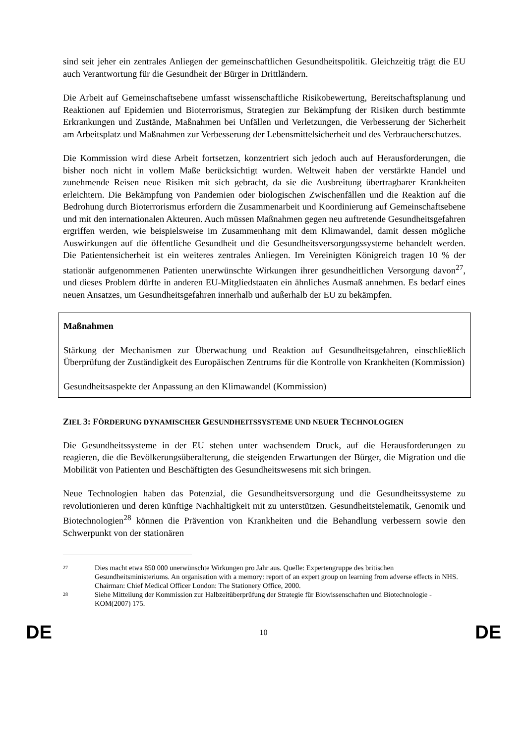sind seit jeher ein zentrales Anliegen der gemeinschaftlichen Gesundheitspolitik. Gleichzeitig trägt die EU auch Verantwortung für die Gesundheit der Bürger in Drittländern.
Die Arbeit auf Gemeinschaftsebene umfasst wissenschaftliche Risikobewertung, Bereitschaftsplanung und Reaktionen auf Epidemien und Bioterrorismus, Strategien zur Bekämpfung der Risiken durch bestimmte Erkrankungen und Zustände, Maßnahmen bei Unfällen und Verletzungen, die Verbesserung der Sicherheit am Arbeitsplatz und Maßnahmen zur Verbesserung der Lebensmittelsicherheit und des Verbraucherschutzes.
Die Kommission wird diese Arbeit fortsetzen, konzentriert sich jedoch auch auf Herausforderungen, die bisher noch nicht in vollem Maße berücksichtigt wurden. Weltweit haben der verstärkte Handel und zunehmende Reisen neue Risiken mit sich gebracht, da sie die Ausbreitung übertragbarer Krankheiten erleichtern. Die Bekämpfung von Pandemien oder biologischen Zwischenfällen und die Reaktion auf die Bedrohung durch Bioterrorismus erfordern die Zusammenarbeit und Koordinierung auf Gemeinschaftsebene und mit den internationalen Akteuren. Auch müssen Maßnahmen gegen neu auftretende Gesundheitsgefahren ergriffen werden, wie beispielsweise im Zusammenhang mit dem Klimawandel, damit dessen mögliche Auswirkungen auf die öffentliche Gesundheit und die Gesundheitsversorgungssysteme behandelt werden. Die Patientensicherheit ist ein weiteres zentrales Anliegen. Im Vereinigten Königreich tragen 10 % der stationär aufgenommenen Patienten unerwünschte Wirkungen ihrer gesundheitlichen Versorgung davon<sup>27</sup>, und dieses Problem dürfte in anderen EU-Mitgliedstaaten ein ähnliches Ausmaß annehmen. Es bedarf eines neuen Ansatzes, um Gesundheitsgefahren innerhalb und außerhalb der EU zu bekämpfen.
Maßnahmen
Stärkung der Mechanismen zur Überwachung und Reaktion auf Gesundheitsgefahren, einschließlich Überprüfung der Zuständigkeit des Europäischen Zentrums für die Kontrolle von Krankheiten (Kommission)
Gesundheitsaspekte der Anpassung an den Klimawandel (Kommission)
ZIEL 3: FÖRDERUNG DYNAMISCHER GESUNDHEITSSYSTEME UND NEUER TECHNOLOGIEN
Die Gesundheitssysteme in der EU stehen unter wachsendem Druck, auf die Herausforderungen zu reagieren, die die Bevölkerungsüberalterung, die steigenden Erwartungen der Bürger, die Migration und die Mobilität von Patienten und Beschäftigten des Gesundheitswesens mit sich bringen.
Neue Technologien haben das Potenzial, die Gesundheitsversorgung und die Gesundheitssysteme zu revolutionieren und deren künftige Nachhaltigkeit mit zu unterstützen. Gesundheitstelematik, Genomik und Biotechnologien<sup>28</sup> können die Prävention von Krankheiten und die Behandlung verbessern sowie den Schwerpunkt von der stationären
27 Dies macht etwa 850 000 unerwünschte Wirkungen pro Jahr aus. Quelle: Expertengruppe des britischen Gesundheitsministeriums. An organisation with a memory: report of an expert group on learning from adverse effects in NHS. Chairman: Chief Medical Officer London: The Stationery Office, 2000.
28 Siehe Mitteilung der Kommission zur Halbzeitüberprüfung der Strategie für Biowissenschaften und Biotechnologie - KOM(2007) 175.
DE 10 DE